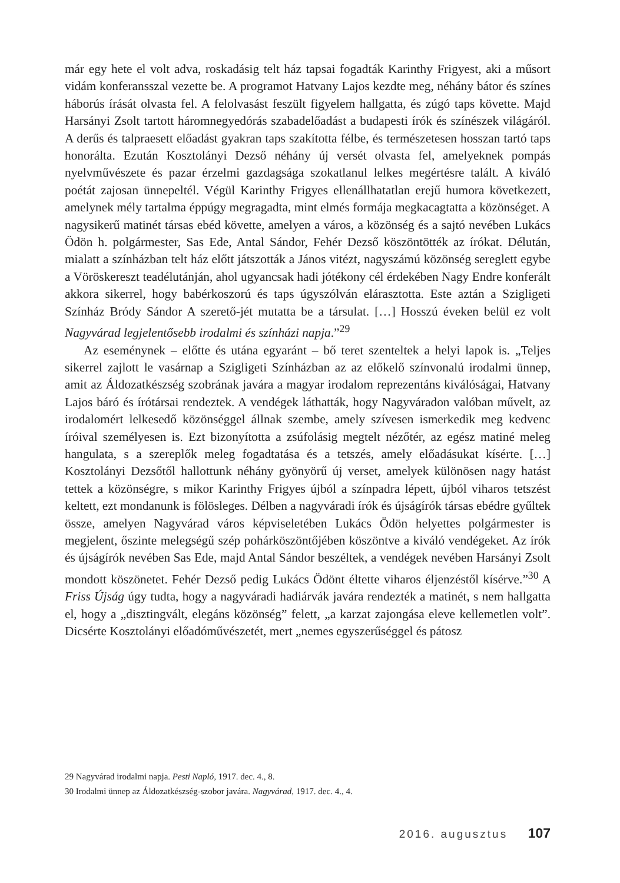már egy hete el volt adva, roskadásig telt ház tapsai fogadták Karinthy Frigyest, aki a műsort vidám konferansszal vezette be. A programot Hatvany Lajos kezdte meg, néhány bátor és színes háborús írását olvasta fel. A felolvasást feszült figyelem hallgatta, és zúgó taps követte. Majd Harsányi Zsolt tartott háromnegyedórás szabadelőadást a budapesti írók és színészek világáról. A derűs és talpraesett előadást gyakran taps szakította félbe, és természetesen hosszan tartó taps honorálta. Ezután Kosztolányi Dezső néhány új versét olvasta fel, amelyeknek pompás nyelvművészete és pazar érzelmi gazdagsága szokatlanul lelkes megértésre talált. A kiváló poétát zajosan ünnepeltél. Végül Karinthy Frigyes ellenállhatatlan erejű humora következett, amelynek mély tartalma éppúgy megragadta, mint elmés formája megkacagtatta a közönséget. A nagysikerű matinét társas ebéd követte, amelyen a város, a közönség és a sajtó nevében Lukács Ödön h. polgármester, Sas Ede, Antal Sándor, Fehér Dezső köszöntötték az írókat. Délután, mialatt a színházban telt ház előtt játszották a János vitézt, nagyszámú közönség sereglett egybe a Vöröskereszt teadélutánján, ahol ugyancsak hadi jótékony cél érdekében Nagy Endre konferált akkora sikerrel, hogy babérkoszorú és taps úgyszólván elárasztotta. Este aztán a Szigligeti Színház Bródy Sándor A szerető-jét mutatta be a társulat. […] Hosszú éveken belül ez volt Nagyvárad legjelentősebb irodalmi és színházi napja.”<sup>29</sup>
Az eseménynek – előtte és utána egyaránt – bő teret szenteltek a helyi lapok is. „Teljes sikerrel zajlott le vasárnap a Szigligeti Színházban az az előkelő színvonalú irodalmi ünnep, amit az Áldozatkészség szobrának javára a magyar irodalom reprezentáns kiválóságai, Hatvany Lajos báró és írótársai rendeztek. A vendégek láthatták, hogy Nagyváradon valóban művelt, az irodalomért lelkesedő közönséggel állnak szembe, amely szívesen ismerkedik meg kedvenc íróival személyesen is. Ezt bizonyította a zsúfolásig megtelt nézőtér, az egész matiné meleg hangulata, s a szereplők meleg fogadtatása és a tetszés, amely előadásukat kísérte. […] Kosztolányi Dezsőtől hallottunk néhány gyönyörű új verset, amelyek különösen nagy hatást tettek a közönségre, s mikor Karinthy Frigyes újból a színpadra lépett, újból viharos tetszést keltett, ezt mondanunk is fölösleges. Délben a nagyváradi írók és újságírók társas ebédre gyűltek össze, amelyen Nagyvárad város képviseletében Lukács Ödön helyettes polgármester is megjelent, őszinte melegségű szép pohárköszöntőjében köszöntve a kiváló vendégeket. Az írók és újságírók nevében Sas Ede, majd Antal Sándor beszéltek, a vendégek nevében Harsányi Zsolt mondott köszönetet. Fehér Dezső pedig Lukács Ödönt éltette viharos éljenzéstől kísérve.”<sup>30</sup> A Friss Újság úgy tudta, hogy a nagyváradi hadiárvák javára rendezték a matinét, s nem hallgatta el, hogy a „diszting­vált, elegáns közönség” felett, „a karzat zajongása eleve kellemetlen volt”. Dicsérte Kosztolányi előadóművészetét, mert „nemes egyszerűséggel és pátosz
29 Nagyvárad irodalmi napja. Pesti Napló, 1917. dec. 4., 8.
30 Irodalmi ünnep az Áldozatkészség-szobor javára. Nagyvárad, 1917. dec. 4., 4.
2016. augusztus 107